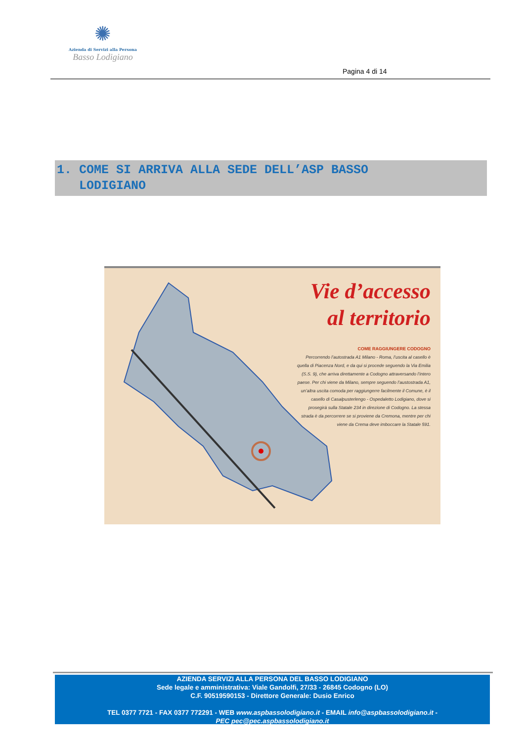✺
Azienda di Servizi alla Persona
Basso Lodigiano
Pagina 4 di 14
1. COME SI ARRIVA ALLA SEDE DELL’ASP BASSO
LODIGIANO
Vie d’accesso
al territorio
COME RAGGIUNGERE CODOGNO
Percorrendo l’autostrada A1 Milano - Roma, l’uscita al casello è quella di Piacenza Nord, e da qui si procede seguendo la Via Emilia (S.S. 9), che arriva direttamente a Codogno attraversando l’intero paese. Per chi viene da Milano, sempre seguendo l’austostrada A1, un’altra uscita comoda per raggiungerre facilmente il Comune, è il casello di Casalpusterlengo - Ospedaletto Lodigiano, dove si prosegirà sulla Statale 234 in direzione di Codogno. La stessa strada è da percorrere se si proviene da Cremona, mentre per chi viene da Crema deve imboccare la Statale 591.
AZIENDA SERVIZI ALLA PERSONA DEL BASSO LODIGIANO
Sede legale e amministrativa: Viale Gandolfi, 27/33 - 26845 Codogno (LO)
C.F. 90519590153 - Direttore Generale: Dusio Enrico
TEL 0377 7721 - FAX 0377 772291 - WEB www.aspbassolodigiano.it - EMAIL info@aspbassolodigiano.it -
PEC pec@pec.aspbassolodigiano.it